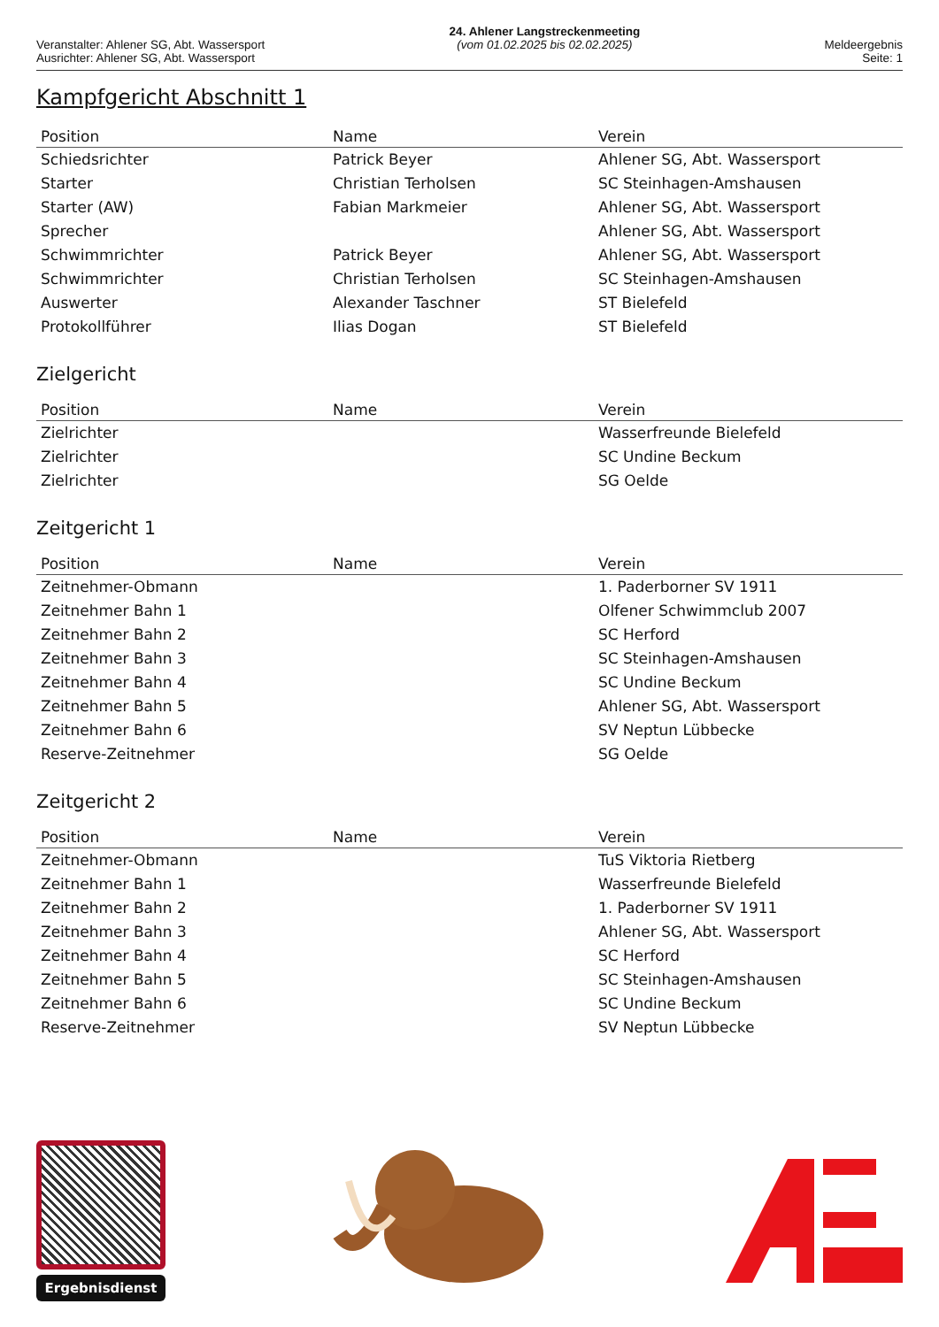Veranstalter: Ahlener SG, Abt. Wassersport
Ausrichter: Ahlener SG, Abt. Wassersport
24. Ahlener Langstreckenmeeting
(vom 01.02.2025 bis 02.02.2025)
Meldeergebnis
Seite: 1
Kampfgericht Abschnitt 1
| Position | Name | Verein |
| --- | --- | --- |
| Schiedsrichter | Patrick Beyer | Ahlener SG, Abt. Wassersport |
| Starter | Christian Terholsen | SC Steinhagen-Amshausen |
| Starter (AW) | Fabian Markmeier | Ahlener SG, Abt. Wassersport |
| Sprecher | | Ahlener SG, Abt. Wassersport |
| Schwimmrichter | Patrick Beyer | Ahlener SG, Abt. Wassersport |
| Schwimmrichter | Christian Terholsen | SC Steinhagen-Amshausen |
| Auswerter | Alexander Taschner | ST Bielefeld |
| Protokollführer | Ilias Dogan | ST Bielefeld |
Zielgericht
| Position | Name | Verein |
| --- | --- | --- |
| Zielrichter | | Wasserfreunde Bielefeld |
| Zielrichter | | SC Undine Beckum |
| Zielrichter | | SG Oelde |
Zeitgericht 1
| Position | Name | Verein |
| --- | --- | --- |
| Zeitnehmer-Obmann | | 1. Paderborner SV 1911 |
| Zeitnehmer Bahn 1 | | Olfener Schwimmclub 2007 |
| Zeitnehmer Bahn 2 | | SC Herford |
| Zeitnehmer Bahn 3 | | SC Steinhagen-Amshausen |
| Zeitnehmer Bahn 4 | | SC Undine Beckum |
| Zeitnehmer Bahn 5 | | Ahlener SG, Abt. Wassersport |
| Zeitnehmer Bahn 6 | | SV Neptun Lübbecke |
| Reserve-Zeitnehmer | | SG Oelde |
Zeitgericht 2
| Position | Name | Verein |
| --- | --- | --- |
| Zeitnehmer-Obmann | | TuS Viktoria Rietberg |
| Zeitnehmer Bahn 1 | | Wasserfreunde Bielefeld |
| Zeitnehmer Bahn 2 | | 1. Paderborner SV 1911 |
| Zeitnehmer Bahn 3 | | Ahlener SG, Abt. Wassersport |
| Zeitnehmer Bahn 4 | | SC Herford |
| Zeitnehmer Bahn 5 | | SC Steinhagen-Amshausen |
| Zeitnehmer Bahn 6 | | SC Undine Beckum |
| Reserve-Zeitnehmer | | SV Neptun Lübbecke |
Ergebnisdienst